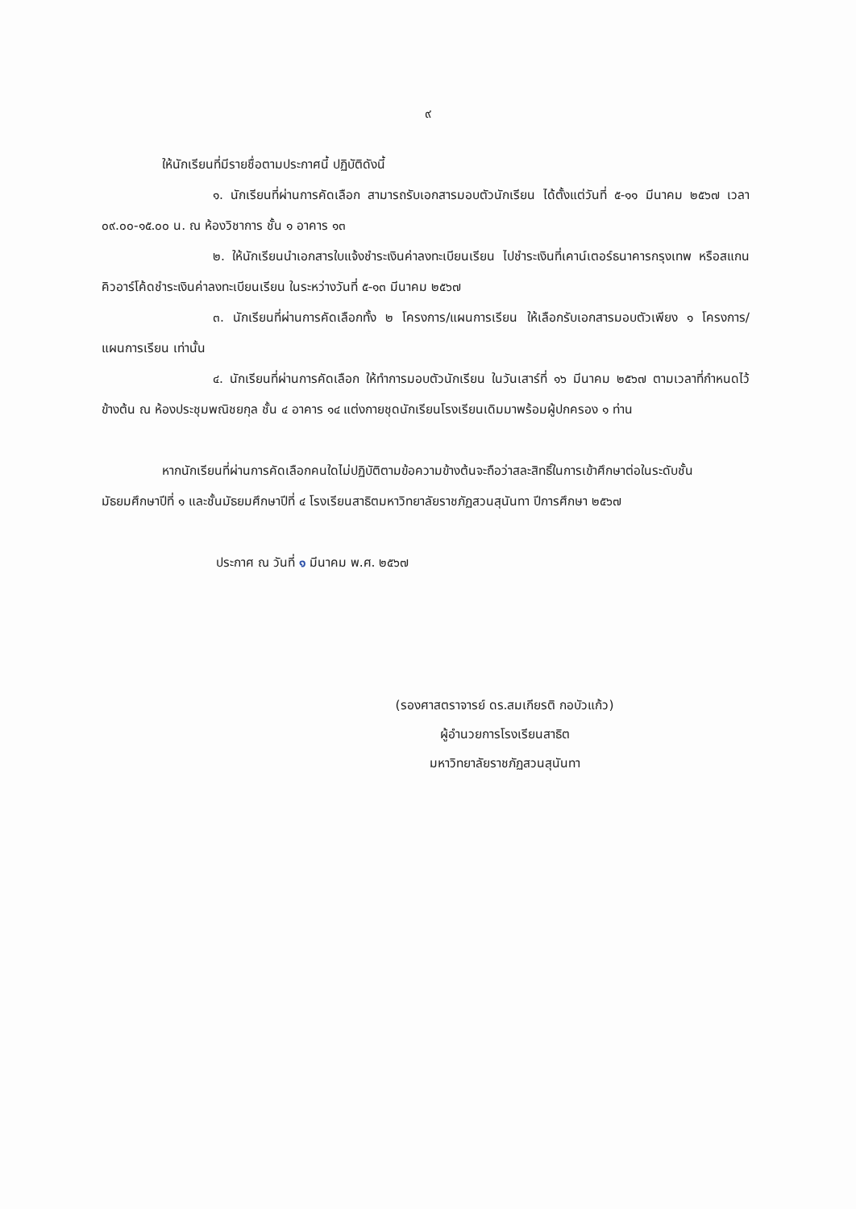๙
ให้นักเรียนที่มีรายชื่อตามประกาศนี้ ปฏิบัติดังนี้
๑. นักเรียนที่ผ่านการคัดเลือก สามารถรับเอกสารมอบตัวนักเรียน ได้ตั้งแต่วันที่ ๕-๑๑ มีนาคม ๒๕๖๗ เวลา ๐๙.๐๐-๑๕.๐๐ น. ณ ห้องวิชาการ ชั้น ๑ อาคาร ๑๓
๒. ให้นักเรียนนำเอกสารใบแจ้งชำระเงินค่าลงทะเบียนเรียน ไปชำระเงินที่เคาน์เตอร์ธนาคารกรุงเทพ หรือสแกนคิวอาร์โค้ดชำระเงินค่าลงทะเบียนเรียน ในระหว่างวันที่ ๕-๑๓ มีนาคม ๒๕๖๗
๓. นักเรียนที่ผ่านการคัดเลือกทั้ง ๒ โครงการ/แผนการเรียน ให้เลือกรับเอกสารมอบตัวเพียง ๑ โครงการ/แผนการเรียน เท่านั้น
๔. นักเรียนที่ผ่านการคัดเลือก ให้ทำการมอบตัวนักเรียน ในวันเสาร์ที่ ๑๖ มีนาคม ๒๕๖๗ ตามเวลาที่กำหนดไว้ข้างต้น ณ ห้องประชุมพณิชยกุล ชั้น ๔ อาคาร ๑๔ แต่งกายชุดนักเรียนโรงเรียนเดิมมาพร้อมผู้ปกครอง ๑ ท่าน
หากนักเรียนที่ผ่านการคัดเลือกคนใดไม่ปฏิบัติตามข้อความข้างต้นจะถือว่าสละสิทธิ์ในการเข้าศึกษาต่อในระดับชั้นมัธยมศึกษาปีที่ ๑ และชั้นมัธยมศึกษาปีที่ ๔ โรงเรียนสาธิตมหาวิทยาลัยราชภัฏสวนสุนันทา ปีการศึกษา ๒๕๖๗
ประกาศ ณ วันที่ ๑ มีนาคม พ.ศ. ๒๕๖๗
(รองศาสตราจารย์ ดร.สมเกียรติ กอบัวแก้ว)
ผู้อำนวยการโรงเรียนสาธิต
มหาวิทยาลัยราชภัฏสวนสุนันทา